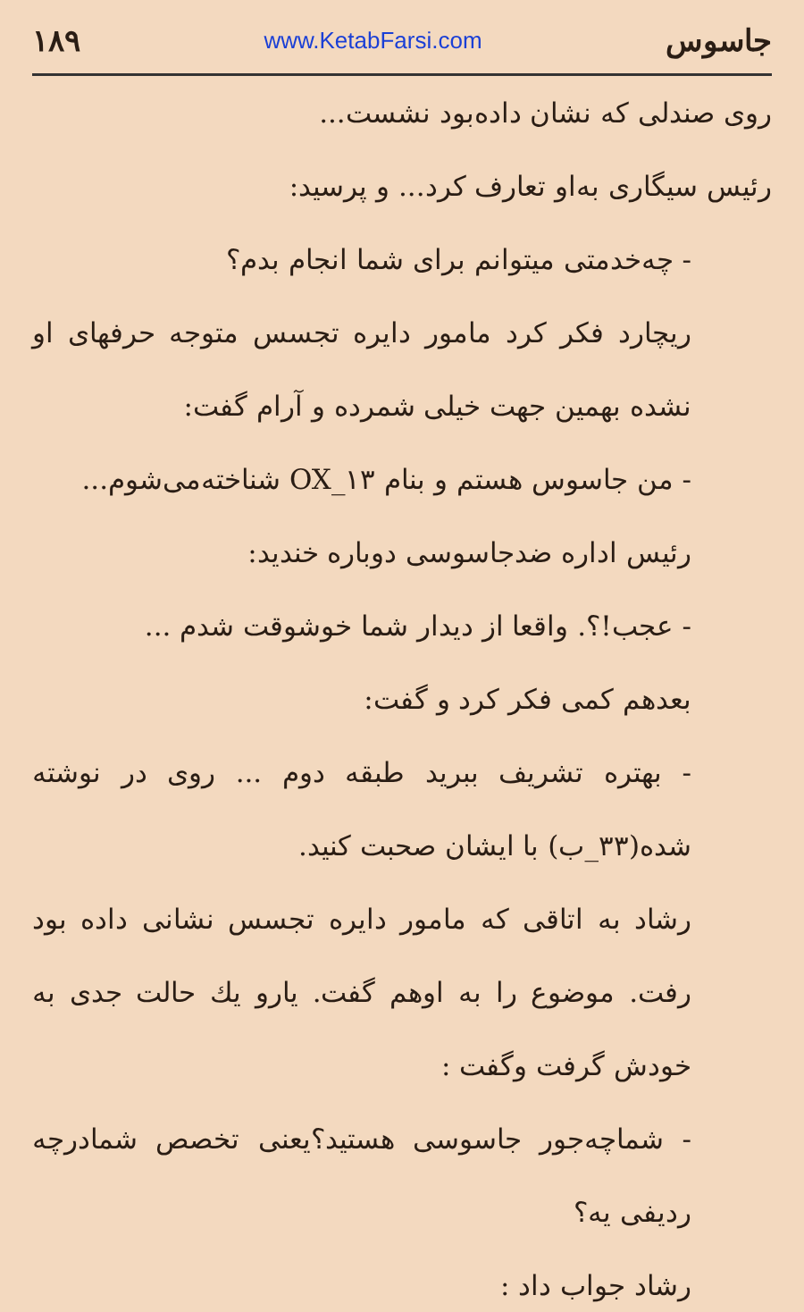جاسوس www.KetabFarsi.com ۱۸۹
روی صندلی که نشان داده‌بود نشست...
رئیس سیگاری به‌او تعارف کرد... و پرسید:
- چه‌خدمتی میتوانم برای شما انجام بدم؟
ریچارد فکر کرد مامور دایره تجسس متوجه حرفهای او نشده بهمین جهت خیلی شمرده و آرام گفت:
- من جاسوس هستم و بنام OX_۱۳ شناخته‌می‌شوم...
رئیس اداره ضدجاسوسی دوباره خندید:
- عجب!؟. واقعا از دیدار شما خوشوقت شدم ...
بعدهم کمی فکر کرد و گفت:
- بهتره تشریف ببرید طبقه دوم ... روی در نوشته شده(۳۳_ب) با ایشان صحبت کنید.
رشاد به اتاقی که مامور دایره تجسس نشانی داده بود رفت. موضوع را به اوهم گفت. یارو یك حالت جدی به خودش گرفت وگفت :
- شماچه‌جور جاسوسی هستید؟یعنی تخصص شمادرچه ردیفی یه؟
رشاد جواب داد :